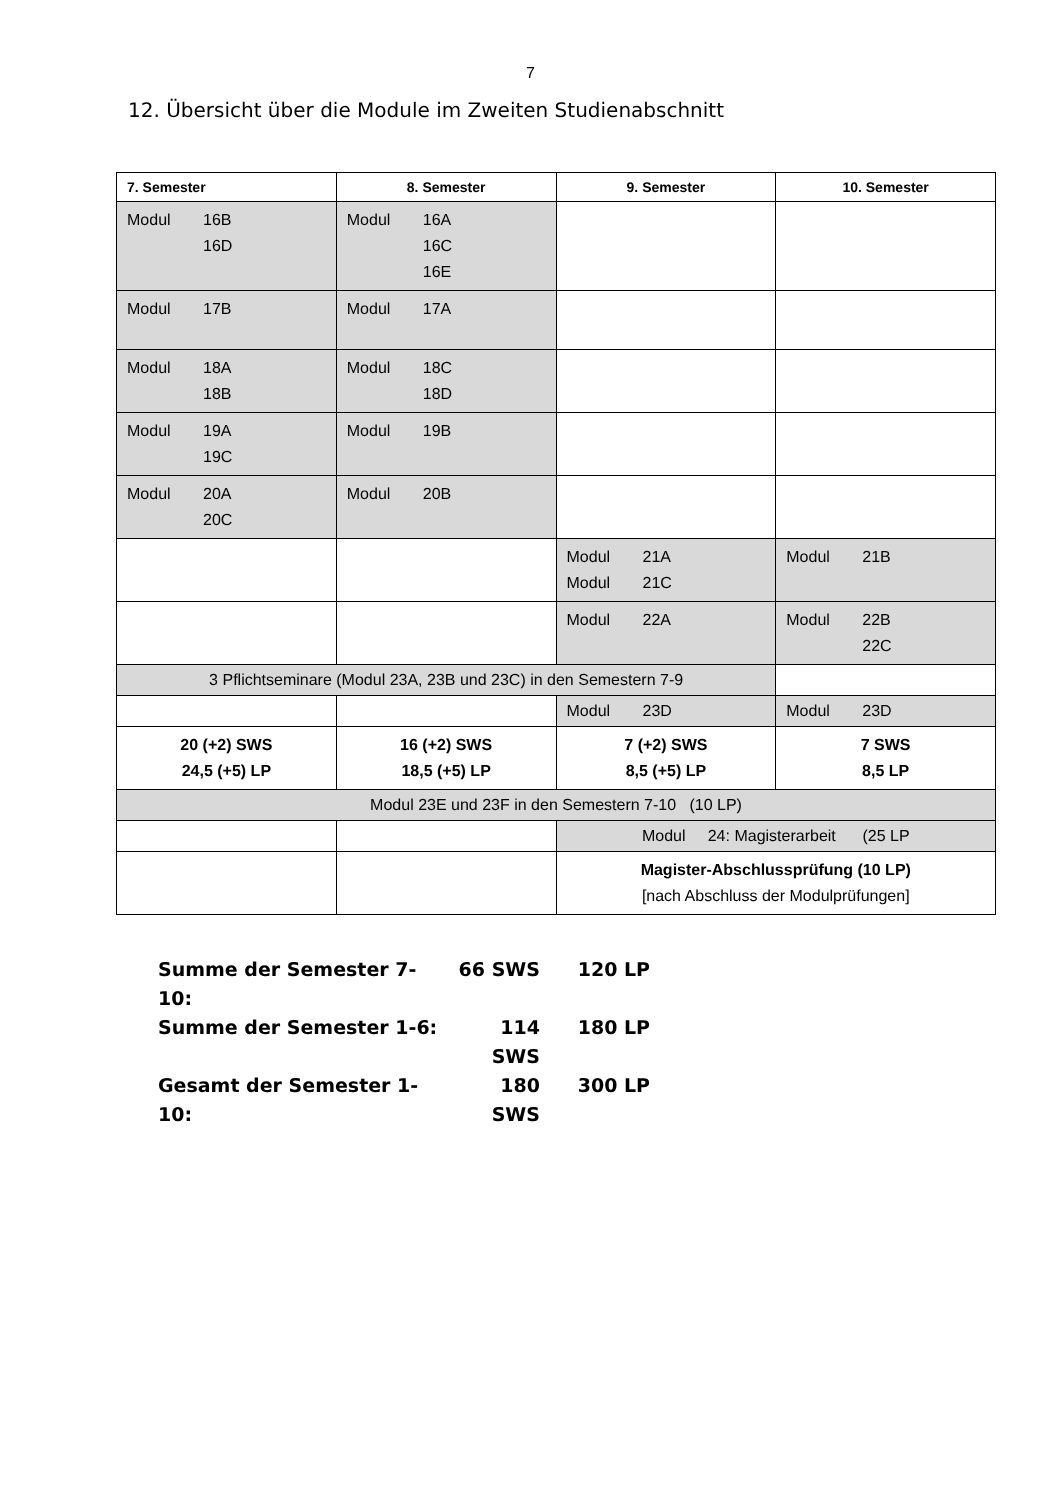7
12. Übersicht über die Module im Zweiten Studienabschnitt
| 7. Semester | 8. Semester | 9. Semester | 10. Semester |
| --- | --- | --- | --- |
| Modul 16B 16D | Modul 16A 16C 16E | | |
| Modul 17B | Modul 17A | | |
| Modul 18A 18B | Modul 18C 18D | | |
| Modul 19A 19C | Modul 19B | | |
| Modul 20A 20C | Modul 20B | | |
| | | Modul 21A Modul 21C | Modul 21B |
| | | Modul 22A | Modul 22B 22C |
| 3 Pflichtseminare (Modul 23A, 23B und 23C) in den Semestern 7-9 | | | |
| | | Modul 23D | Modul 23D |
| 20 (+2) SWS 24,5 (+5) LP | 16 (+2) SWS 18,5 (+5) LP | 7 (+2) SWS 8,5 (+5) LP | 7 SWS 8,5 LP |
| Modul 23E und 23F in den Semestern 7-10 (10 LP) | | | |
| | | Modul 24: Magisterarbeit (25 LP | |
| | | Magister-Abschlussprüfung (10 LP) [nach Abschluss der Modulprüfungen] | |
Summe der Semester 7-10: 66 SWS 120 LP
Summe der Semester 1-6: 114 SWS 180 LP
Gesamt der Semester 1-10: 180 SWS 300 LP